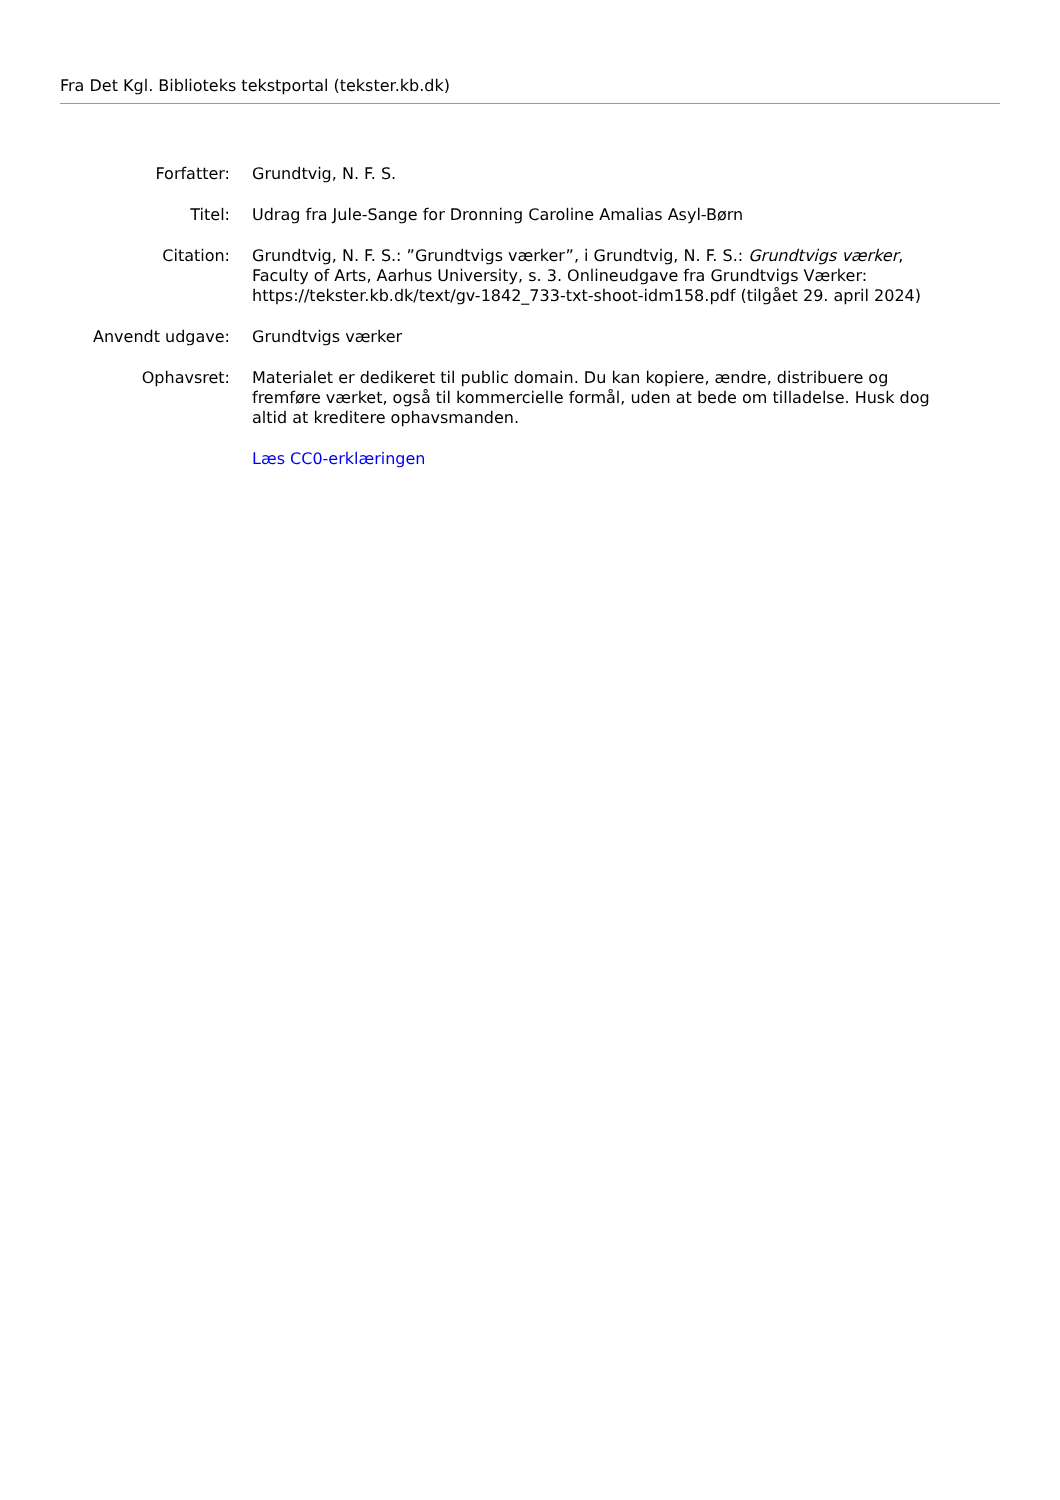Fra Det Kgl. Biblioteks tekstportal (tekster.kb.dk)
| Forfatter: | Grundtvig, N. F. S. |
| Titel: | Udrag fra Jule-Sange for Dronning Caroline Amalias Asyl-Børn |
| Citation: | Grundtvig, N. F. S.: ”Grundtvigs værker”, i Grundtvig, N. F. S.: Grundtvigs værker , Faculty of Arts, Aarhus University, s. 3. Onlineudgave fra Grundtvigs Værker: https://tekster.kb.dk/text/gv-1842_733-txt-shoot-idm158.pdf (tilgået 29. april 2024) |
| Anvendt udgave: | Grundtvigs værker |
| Ophavsret: | Materialet er dedikeret til public domain. Du kan kopiere, ændre, distribuere og fremføre værket, også til kommercielle formål, uden at bede om tilladelse. Husk dog altid at kreditere ophavsmanden. |
| | Læs CC0-erklæringen |